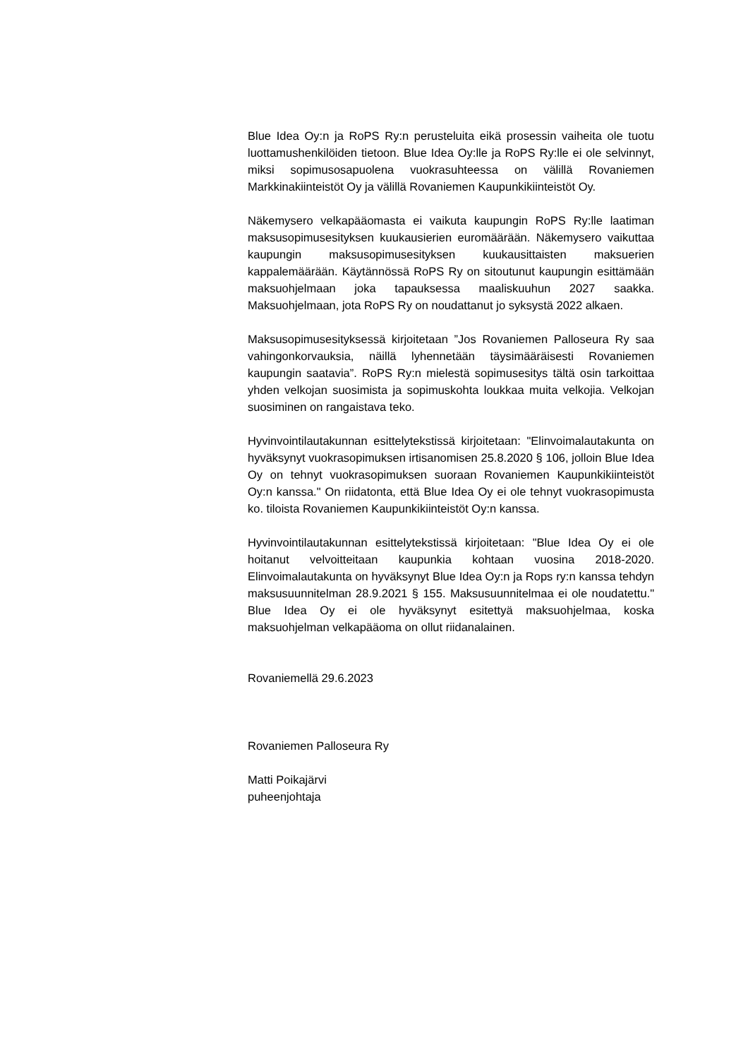Blue Idea Oy:n ja RoPS Ry:n perusteluita eikä prosessin vaiheita ole tuotu luottamushenkilöiden tietoon. Blue Idea Oy:lle ja RoPS Ry:lle ei ole selvinnyt, miksi sopimusosapuolena vuokrasuhteessa on välillä Rovaniemen Markkinakiinteistöt Oy ja välillä Rovaniemen Kaupunkikiinteistöt Oy.
Näkemysero velkapääomasta ei vaikuta kaupungin RoPS Ry:lle laatiman maksusopimusesityksen kuukausierien euromäärään. Näkemysero vaikuttaa kaupungin maksusopimusesityksen kuukausittaisten maksuerien kappalemäärään. Käytännössä RoPS Ry on sitoutunut kaupungin esittämään maksuohjelmaan joka tapauksessa maaliskuuhun 2027 saakka. Maksuohjelmaan, jota RoPS Ry on noudattanut jo syksystä 2022 alkaen.
Maksusopimusesityksessä kirjoitetaan ”Jos Rovaniemen Palloseura Ry saa vahingonkorvauksia, näillä lyhennetään täysimääräisesti Rovaniemen kaupungin saatavia”. RoPS Ry:n mielestä sopimusesitys tältä osin tarkoittaa yhden velkojan suosimista ja sopimuskohta loukkaa muita velkojia. Velkojan suosiminen on rangaistava teko.
Hyvinvointilautakunnan esittelytekstissä kirjoitetaan: "Elinvoimalautakunta on hyväksynyt vuokrasopimuksen irtisanomisen 25.8.2020 § 106, jolloin Blue Idea Oy on tehnyt vuokrasopimuksen suoraan Rovaniemen Kaupunkikiinteistöt Oy:n kanssa." On riidatonta, että Blue Idea Oy ei ole tehnyt vuokrasopimusta ko. tiloista Rovaniemen Kaupunkikiinteistöt Oy:n kanssa.
Hyvinvointilautakunnan esittelytekstissä kirjoitetaan: "Blue Idea Oy ei ole hoitanut velvoitteitaan kaupunkia kohtaan vuosina 2018-2020. Elinvoimalautakunta on hyväksynyt Blue Idea Oy:n ja Rops ry:n kanssa tehdyn maksusuunnitelman 28.9.2021 § 155. Maksusuunnitelmaa ei ole noudatettu." Blue Idea Oy ei ole hyväksynyt esitettyä maksuohjelmaa, koska maksuohjelman velkapääoma on ollut riidanalainen.
Rovaniemellä 29.6.2023
Rovaniemen Palloseura Ry
Matti Poikajärvi
puheenjohtaja